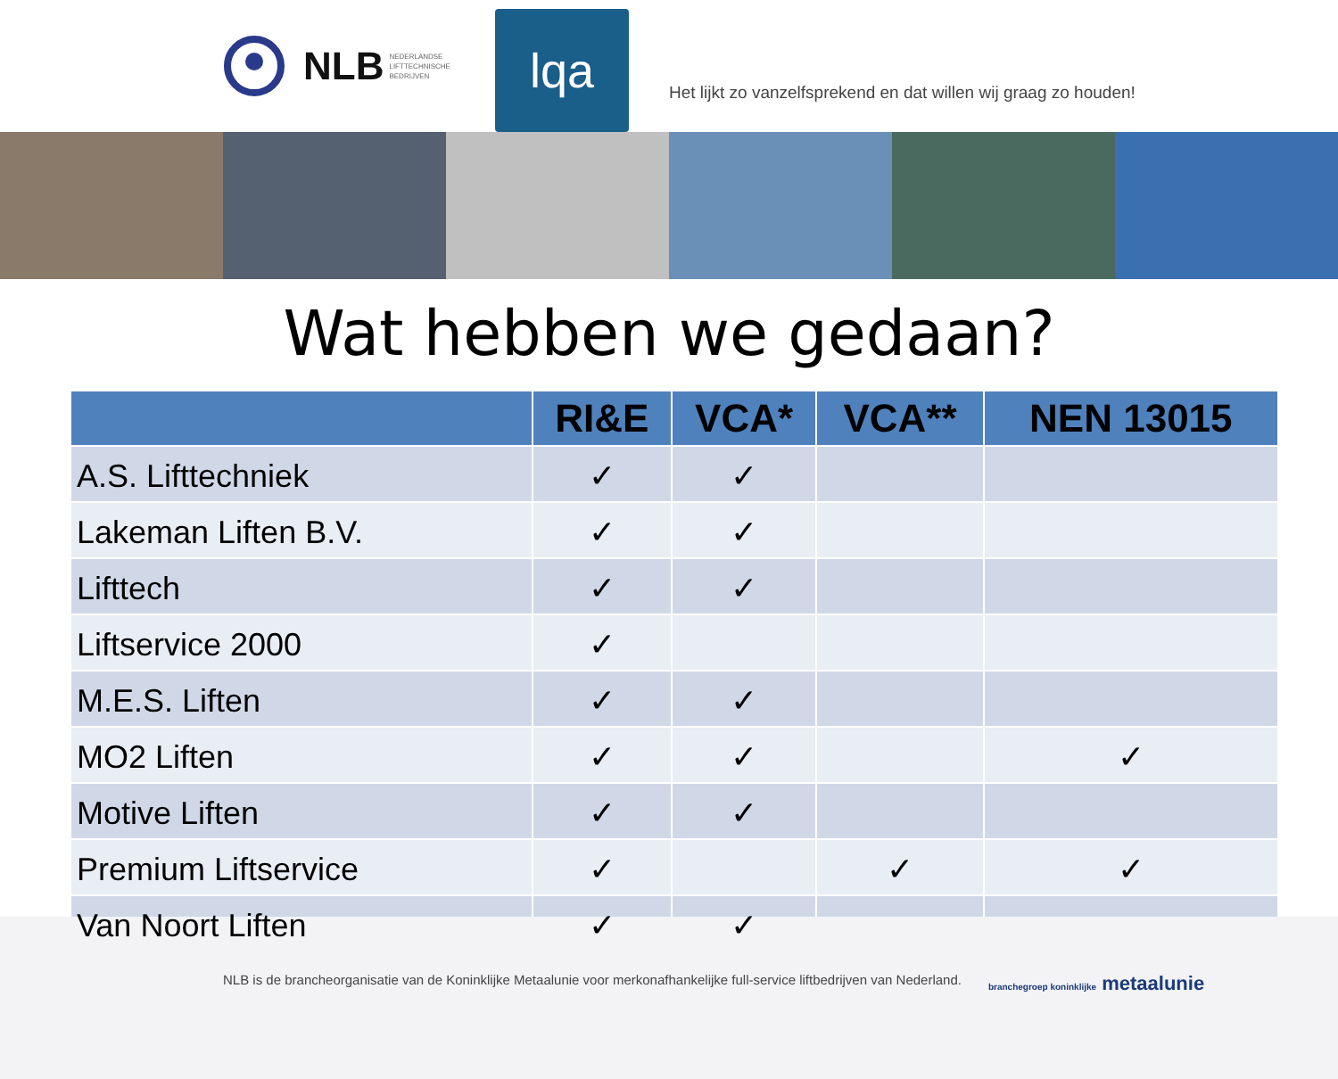NLB NEDERLANDSE
LIFTTECHNISCHE
BEDRIJVEN
lqa
Het lijkt zo vanzelfsprekend en dat willen wij graag zo houden!
Wat hebben we gedaan?
| | RI&E | VCA* | VCA** | NEN 13015 |
| --- | --- | --- | --- | --- |
| A.S. Lifttechniek | ✓ | ✓ | | |
| Lakeman Liften B.V. | ✓ | ✓ | | |
| Lifttech | ✓ | ✓ | | |
| Liftservice 2000 | ✓ | | | |
| M.E.S. Liften | ✓ | ✓ | | |
| MO2 Liften | ✓ | ✓ | | ✓ |
| Motive Liften | ✓ | ✓ | | |
| Premium Liftservice | ✓ | | ✓ | ✓ |
| Van Noort Liften | ✓ | ✓ | | |
NLB is de brancheorganisatie van de Koninklijke Metaalunie voor merkonafhankelijke full-service liftbedrijven van Nederland. branchegroep koninklijke metaalunie